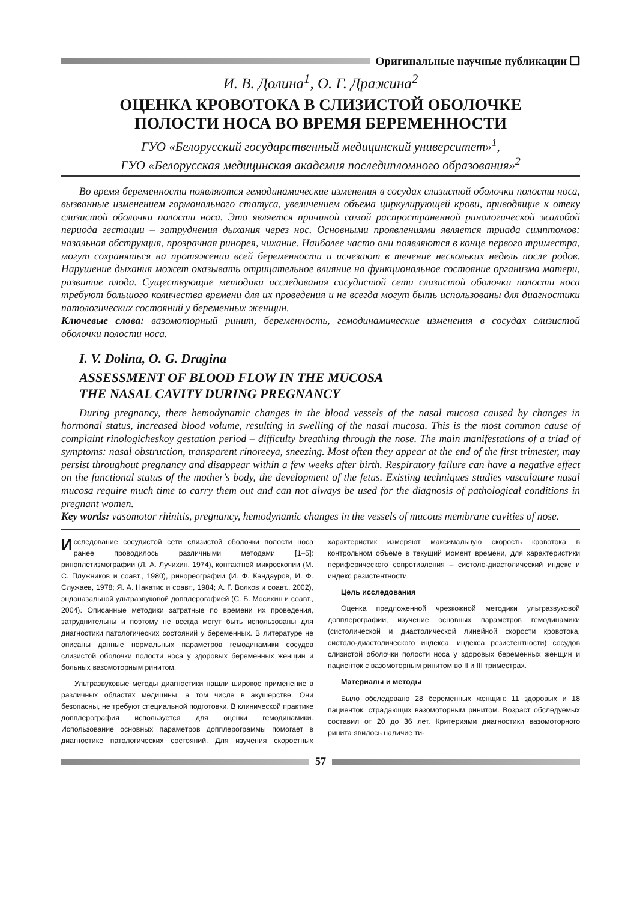Оригинальные научные публикации ❑
И. В. Долина<sup>1</sup>, О. Г. Дражина<sup>2</sup>
ОЦЕНКА КРОВОТОКА В СЛИЗИСТОЙ ОБОЛОЧКЕ
ПОЛОСТИ НОСА ВО ВРЕМЯ БЕРЕМЕННОСТИ
ГУО «Белорусский государственный медицинский университет»<sup>1</sup>,
ГУО «Белорусская медицинская академия последипломного образования»<sup>2</sup>
Во время беременности появляются гемодинамические изменения в сосудах слизистой оболочки полости носа, вызванные изменением гормонального статуса, увеличением объема циркулирующей крови, приводящие к отеку слизистой оболочки полости носа. Это является причиной самой распространенной ринологической жалобой периода гестации – затруднения дыхания через нос. Основными проявлениями является триада симптомов: назальная обструкция, прозрачная ринорея, чихание. Наиболее часто они появляются в конце первого триместра, могут сохраняться на протяжении всей беременности и исчезают в течение нескольких недель после родов. Нарушение дыхания может оказывать отрицательное влияние на функциональное состояние организма матери, развитие плода. Существующие методики исследования сосудистой сети слизистой оболочки полости носа требуют большого количества времени для их проведения и не всегда могут быть использованы для диагностики патологических состояний у беременных женщин.
Ключевые слова: вазомоторный ринит, беременность, гемодинамические изменения в сосудах слизистой оболочки полости носа.
I. V. Dolina, O. G. Dragina
ASSESSMENT OF BLOOD FLOW IN THE MUCOSA
THE NASAL CAVITY DURING PREGNANCY
During pregnancy, there hemodynamic changes in the blood vessels of the nasal mucosa caused by changes in hormonal status, increased blood volume, resulting in swelling of the nasal mucosa. This is the most common cause of complaint rinologicheskoy gestation period – difficulty breathing through the nose. The main manifestations of a triad of symptoms: nasal obstruction, transparent rinoreeya, sneezing. Most often they appear at the end of the first trimester, may persist throughout pregnancy and disappear within a few weeks after birth. Respiratory failure can have a negative effect on the functional status of the mother's body, the development of the fetus. Existing techniques studies vasculature nasal mucosa require much time to carry them out and can not always be used for the diagnosis of pathological conditions in pregnant women.
Key words: vasomotor rhinitis, pregnancy, hemodynamic changes in the vessels of mucous membrane cavities of nose.
Исследование сосудистой сети слизистой оболочки полости носа ранее проводилось различными методами [1–5]: риноплетизмографии (Л. А. Лучихин, 1974), контактной микроскопии (М. С. Плужников и соавт., 1980), ринореографии (И. Ф. Кандауров, И. Ф. Служаев, 1978; Я. А. Накатис и соавт., 1984; А. Г. Волков и соавт., 2002), эндоназальной ультразвуковой допплерогафией (С. Б. Мосихин и соавт., 2004). Описанные методики затратные по времени их проведения, затруднительны и поэтому не всегда могут быть использованы для диагностики патологических состояний у беременных. В литературе не описаны данные нормальных параметров гемодинамики сосудов слизистой оболочки полости носа у здоровых беременных женщин и больных вазомоторным ринитом.
Ультразвуковые методы диагностики нашли широкое применение в различных областях медицины, а том числе в акушерстве. Они безопасны, не требуют специальной подготовки. В клинической практике допплерография используется для оценки гемодинамики. Использование основных параметров допплерограммы помогает в диагностике патологических состояний. Для изучения скоростных характеристик измеряют максимальную скорость кровотока в контрольном объеме в текущий момент времени, для характеристики периферического сопротивления – систоло-диастолический индекс и индекс резистентности.
Цель исследования
Оценка предложенной чрезкожной методики ультразвуковой допплерографии, изучение основных параметров гемодинамики (систолической и диастолической линейной скорости кровотока, систоло-диастолического индекса, индекса резистентности) сосудов слизистой оболочки полости носа у здоровых беременных женщин и пациенток с вазомоторным ринитом во II и III триместрах.
Материалы и методы
Было обследовано 28 беременных женщин: 11 здоровых и 18 пациенток, страдающих вазомоторным ринитом. Возраст обследуемых составил от 20 до 36 лет. Критериями диагностики вазомоторного ринита явилось наличие ти-
57